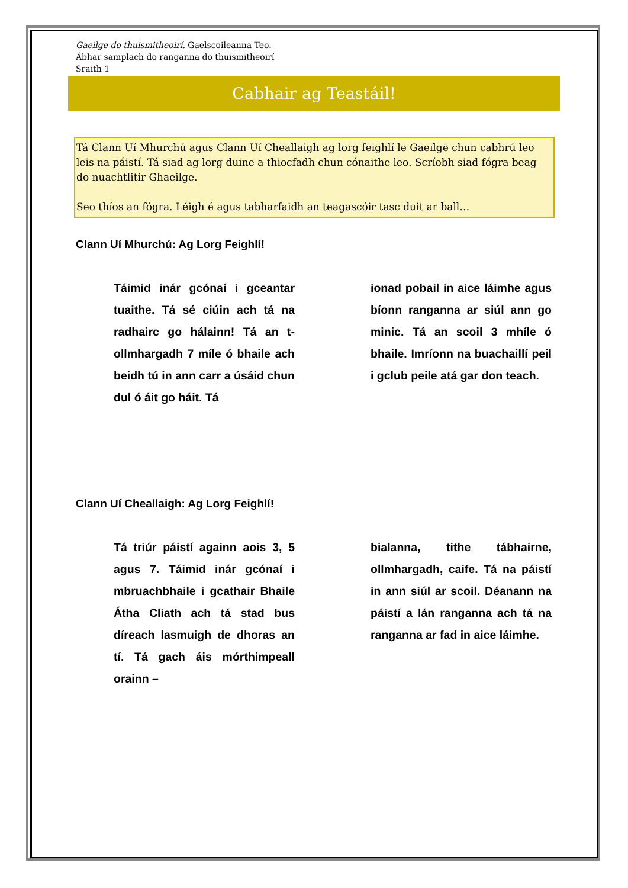Gaeilge do thuismitheoirí. Gaelscoileanna Teo.
Ábhar samplach do ranganna do thuismitheoirí
Sraith 1
Cabhair ag Teastáil!
Tá Clann Uí Mhurchú agus Clann Uí Cheallaigh ag lorg feighlí le Gaeilge chun cabhrú leo leis na páistí. Tá siad ag lorg duine a thiocfadh chun cónaithe leo. Scríobh siad fógra beag do nuachtlitir Ghaeilge.
Seo thíos an fógra. Léigh é agus tabharfaidh an teagascóir tasc duit ar ball…
Clann Uí Mhurchú: Ag Lorg Feighlí!
Táimid inár gcónaí i gceantar tuaithe. Tá sé ciúin ach tá na radhairc go hálainn! Tá an t-ollmhargadh 7 míle ó bhaile ach beidh tú in ann carr a úsáid chun dul ó áit go háit. Tá
ionad pobail in aice láimhe agus bíonn ranganna ar siúl ann go minic. Tá an scoil 3 mhíle ó bhaile. Imríonn na buachaillí peil i gclub peile atá gar don teach.
Clann Uí Cheallaigh: Ag Lorg Feighlí!
Tá triúr páistí againn aois 3, 5 agus 7. Táimid inár gcónaí i mbruachbhaile i gcathair Bhaile Átha Cliath ach tá stad bus díreach lasmuigh de dhoras an tí. Tá gach áis mórthimpeall orainn –
bialanna, tithe tábhairne, ollmhargadh, caife. Tá na páistí in ann siúl ar scoil. Déanann na páistí a lán ranganna ach tá na ranganna ar fad in aice láimhe.